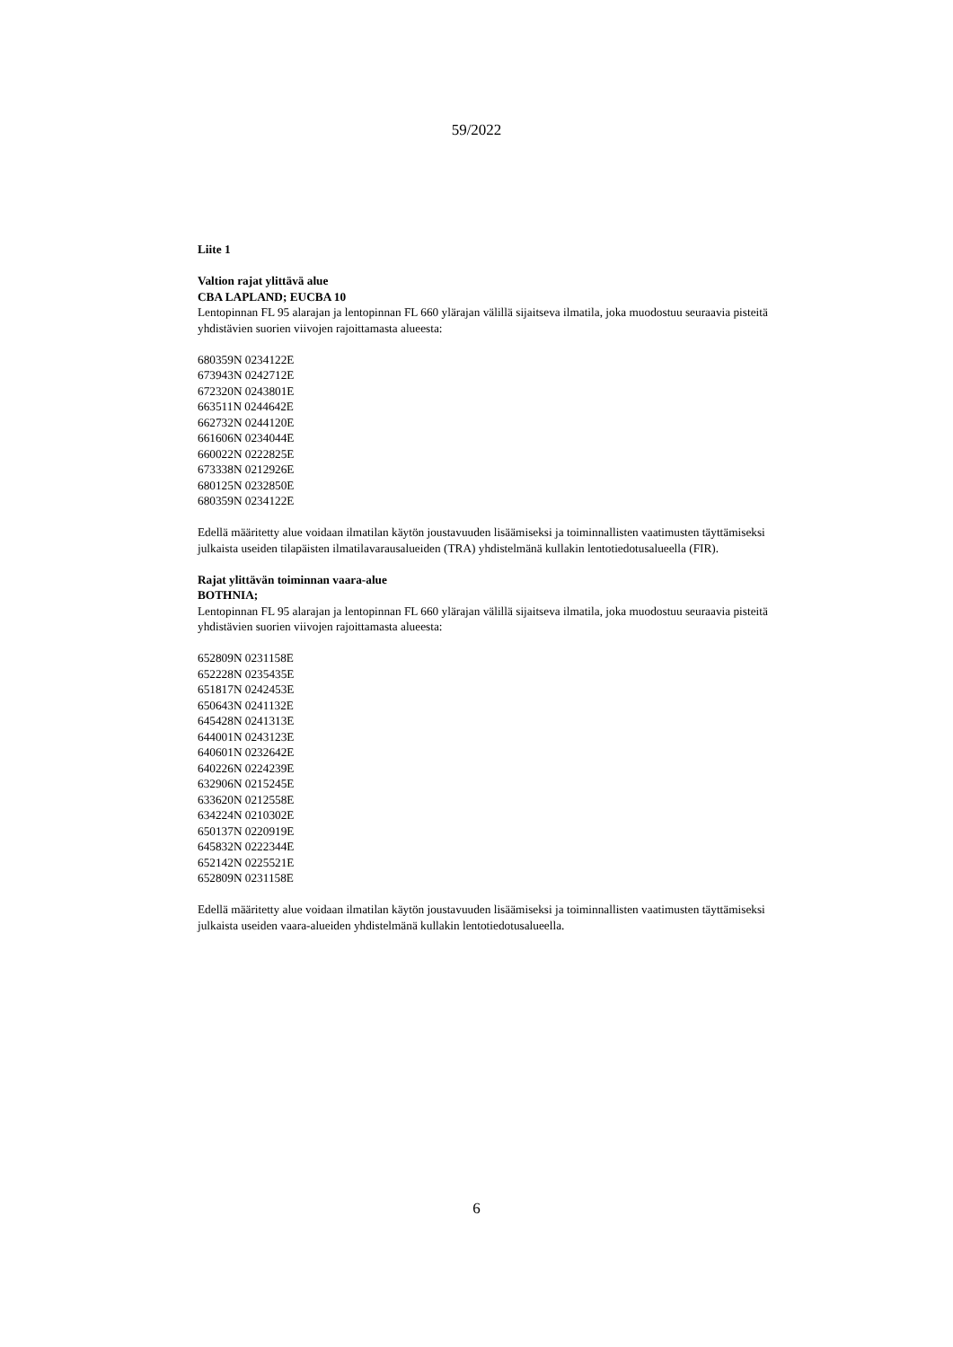59/2022
Liite 1
Valtion rajat ylittävä alue
CBA LAPLAND; EUCBA 10
Lentopinnan FL 95 alarajan ja lentopinnan FL 660 ylärajan välillä sijaitseva ilmatila, joka muodostuu seuraavia pisteitä yhdistävien suorien viivojen rajoittamasta alueesta:
680359N 0234122E
673943N 0242712E
672320N 0243801E
663511N 0244642E
662732N 0244120E
661606N 0234044E
660022N 0222825E
673338N 0212926E
680125N 0232850E
680359N 0234122E
Edellä määritetty alue voidaan ilmatilan käytön joustavuuden lisäämiseksi ja toiminnallisten vaatimusten täyttämiseksi julkaista useiden tilapäisten ilmatilavarausalueiden (TRA) yhdistelmänä kullakin lentotiedotusalueella (FIR).
Rajat ylittävän toiminnan vaara-alue
BOTHNIA;
Lentopinnan FL 95 alarajan ja lentopinnan FL 660 ylärajan välillä sijaitseva ilmatila, joka muodostuu seuraavia pisteitä yhdistävien suorien viivojen rajoittamasta alueesta:
652809N 0231158E
652228N 0235435E
651817N 0242453E
650643N 0241132E
645428N 0241313E
644001N 0243123E
640601N 0232642E
640226N 0224239E
632906N 0215245E
633620N 0212558E
634224N 0210302E
650137N 0220919E
645832N 0222344E
652142N 0225521E
652809N 0231158E
Edellä määritetty alue voidaan ilmatilan käytön joustavuuden lisäämiseksi ja toiminnallisten vaatimusten täyttämiseksi julkaista useiden vaara-alueiden yhdistelmänä kullakin lentotiedotusalueella.
6